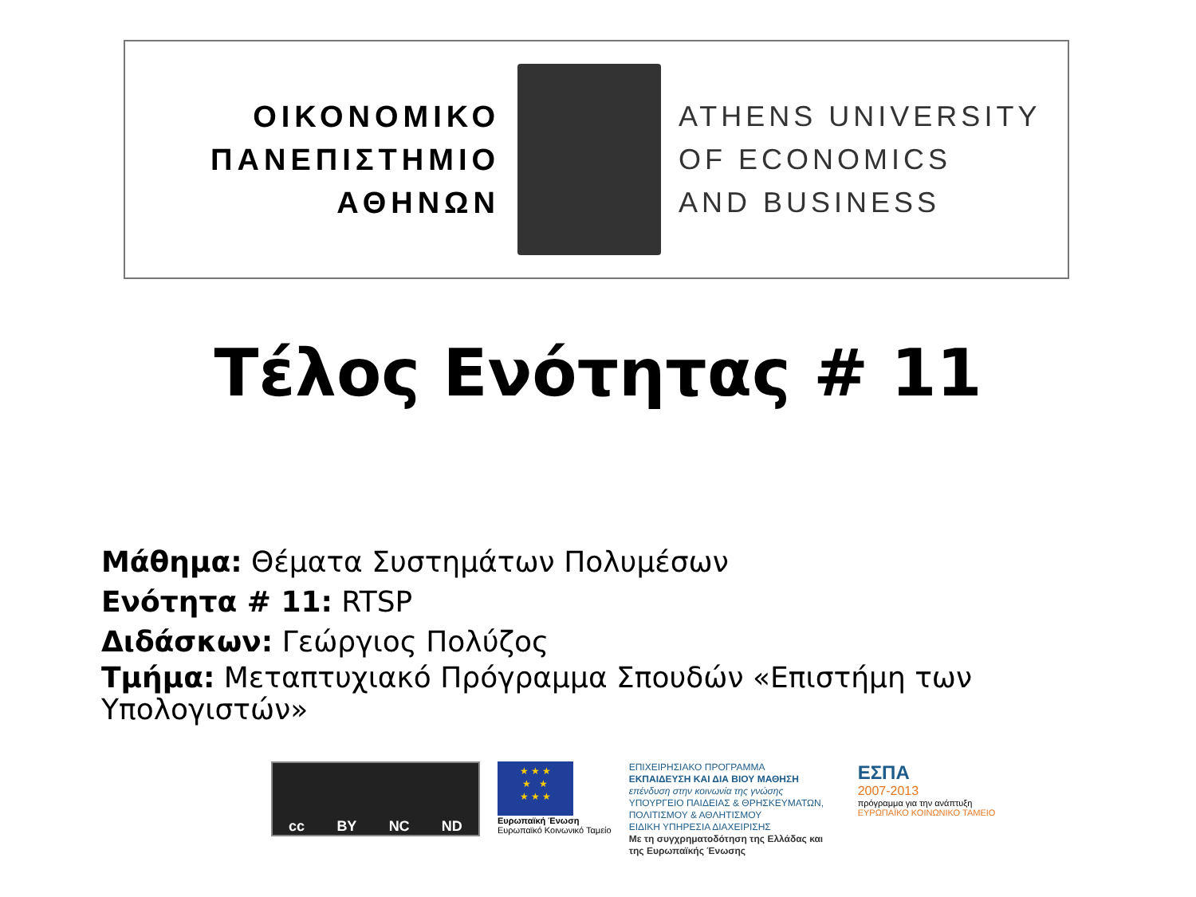ΟΙΚΟΝΟΜΙΚΟ
ΠΑΝΕΠΙΣΤΗΜΙΟ
ΑΘΗΝΩΝ
ATHENS UNIVERSITY
OF ECONOMICS
AND BUSINESS
Τέλος Ενότητας # 11
Μάθημα: Θέματα Συστημάτων Πολυμέσων
Ενότητα # 11: RTSP
Διδάσκων: Γεώργιος Πολύζος
Τμήμα: Μεταπτυχιακό Πρόγραμμα Σπουδών «Επιστήμη των Υπολογιστών»
cc BY NC ND
★ ★ ★
★ ★
★ ★ ★
Ευρωπαϊκή Ένωση
Ευρωπαϊκό Κοινωνικό Ταμείο
ΕΠΙΧΕΙΡΗΣΙΑΚΟ ΠΡΟΓΡΑΜΜΑ
ΕΚΠΑΙΔΕΥΣΗ ΚΑΙ ΔΙΑ ΒΙΟΥ ΜΑΘΗΣΗ
επένδυση στην κοινωνία της γνώσης
ΥΠΟΥΡΓΕΙΟ ΠΑΙΔΕΙΑΣ & ΘΡΗΣΚΕΥΜΑΤΩΝ, ΠΟΛΙΤΙΣΜΟΥ & ΑΘΛΗΤΙΣΜΟΥ
ΕΙΔΙΚΗ ΥΠΗΡΕΣΙΑ ΔΙΑΧΕΙΡΙΣΗΣ
Με τη συγχρηματοδότηση της Ελλάδας και της Ευρωπαϊκής Ένωσης
ΕΣΠΑ
2007-2013
πρόγραμμα για την ανάπτυξη
ΕΥΡΩΠΑΪΚΟ ΚΟΙΝΩΝΙΚΟ ΤΑΜΕΙΟ